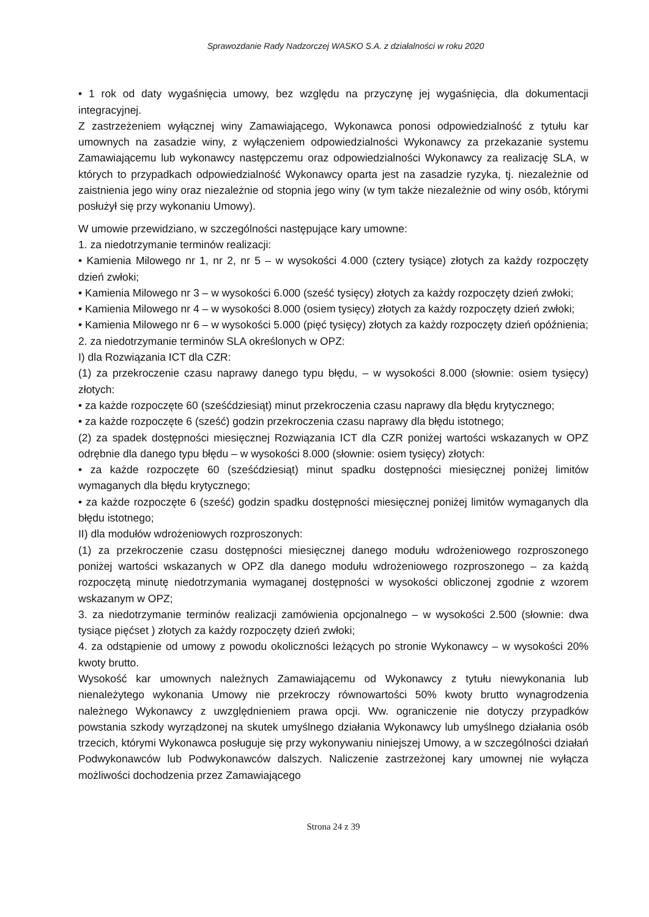Sprawozdanie Rady Nadzorczej WASKO S.A. z działalności w roku 2020
• 1 rok od daty wygaśnięcia umowy, bez względu na przyczynę jej wygaśnięcia, dla dokumentacji integracyjnej.
Z zastrzeżeniem wyłącznej winy Zamawiającego, Wykonawca ponosi odpowiedzialność z tytułu kar umownych na zasadzie winy, z wyłączeniem odpowiedzialności Wykonawcy za przekazanie systemu Zamawiającemu lub wykonawcy następczemu oraz odpowiedzialności Wykonawcy za realizację SLA, w których to przypadkach odpowiedzialność Wykonawcy oparta jest na zasadzie ryzyka, tj. niezależnie od zaistnienia jego winy oraz niezależnie od stopnia jego winy (w tym także niezależnie od winy osób, którymi posłużył się przy wykonaniu Umowy).
W umowie przewidziano, w szczególności następujące kary umowne:
1. za niedotrzymanie terminów realizacji:
• Kamienia Milowego nr 1, nr 2, nr 5 – w wysokości 4.000 (cztery tysiące) złotych za każdy rozpoczęty dzień zwłoki;
• Kamienia Milowego nr 3 – w wysokości 6.000 (sześć tysięcy) złotych za każdy rozpoczęty dzień zwłoki;
• Kamienia Milowego nr 4 – w wysokości 8.000 (osiem tysięcy) złotych za każdy rozpoczęty dzień zwłoki;
• Kamienia Milowego nr 6 – w wysokości 5.000 (pięć tysięcy) złotych za każdy rozpoczęty dzień opóźnienia;
2. za niedotrzymanie terminów SLA określonych w OPZ:
I) dla Rozwiązania ICT dla CZR:
(1) za przekroczenie czasu naprawy danego typu błędu, – w wysokości 8.000 (słownie: osiem tysięcy) złotych:
• za każde rozpoczęte 60 (sześćdziesiąt) minut przekroczenia czasu naprawy dla błędu krytycznego;
• za każde rozpoczęte 6 (sześć) godzin przekroczenia czasu naprawy dla błędu istotnego;
(2) za spadek dostępności miesięcznej Rozwiązania ICT dla CZR poniżej wartości wskazanych w OPZ odrębnie dla danego typu błędu – w wysokości 8.000 (słownie: osiem tysięcy) złotych:
• za każde rozpoczęte 60 (sześćdziesiąt) minut spadku dostępności miesięcznej poniżej limitów wymaganych dla błędu krytycznego;
• za każde rozpoczęte 6 (sześć) godzin spadku dostępności miesięcznej poniżej limitów wymaganych dla błędu istotnego;
II) dla modułów wdrożeniowych rozproszonych:
(1) za przekroczenie czasu dostępności miesięcznej danego modułu wdrożeniowego rozproszonego poniżej wartości wskazanych w OPZ dla danego modułu wdrożeniowego rozproszonego – za każdą rozpoczętą minutę niedotrzymania wymaganej dostępności w wysokości obliczonej zgodnie z wzorem wskazanym w OPZ;
3. za niedotrzymanie terminów realizacji zamówienia opcjonalnego – w wysokości 2.500 (słownie: dwa tysiące pięćset ) złotych za każdy rozpoczęty dzień zwłoki;
4. za odstąpienie od umowy z powodu okoliczności leżących po stronie Wykonawcy – w wysokości 20% kwoty brutto.
Wysokość kar umownych należnych Zamawiającemu od Wykonawcy z tytułu niewykonania lub nienależytego wykonania Umowy nie przekroczy równowartości 50% kwoty brutto wynagrodzenia należnego Wykonawcy z uwzględnieniem prawa opcji. Ww. ograniczenie nie dotyczy przypadków powstania szkody wyrządzonej na skutek umyślnego działania Wykonawcy lub umyślnego działania osób trzecich, którymi Wykonawca posługuje się przy wykonywaniu niniejszej Umowy, a w szczególności działań Podwykonawców lub Podwykonawców dalszych. Naliczenie zastrzeżonej kary umownej nie wyłącza możliwości dochodzenia przez Zamawiającego
Strona 24 z 39